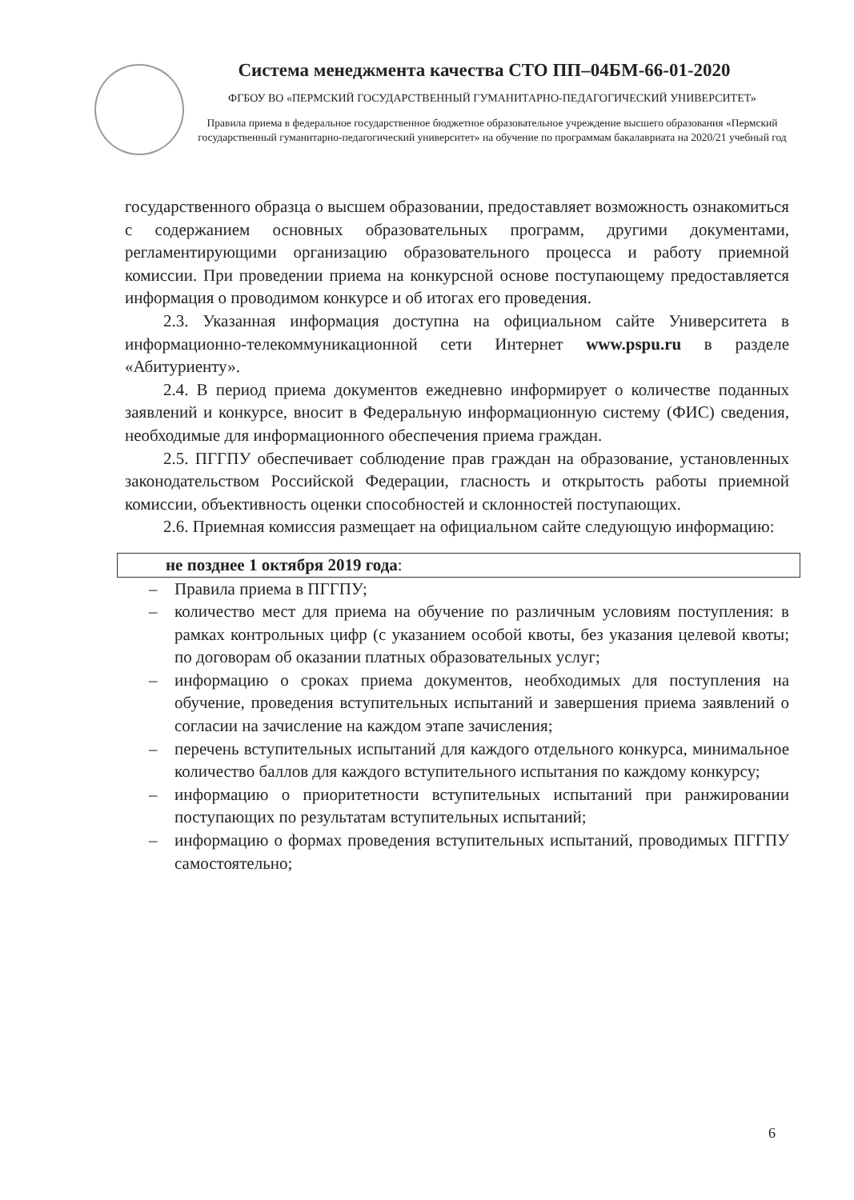Система менеджмента качества СТО ПП–04БМ-66-01-2020
ФГБОУ ВО «ПЕРМСКИЙ ГОСУДАРСТВЕННЫЙ ГУМАНИТАРНО-ПЕДАГОГИЧЕСКИЙ УНИВЕРСИТЕТ»
Правила приема в федеральное государственное бюджетное образовательное учреждение высшего образования «Пермский государственный гуманитарно-педагогический университет» на обучение по программам бакалавриата на 2020/21 учебный год
государственного образца о высшем образовании, предоставляет возможность ознакомиться с содержанием основных образовательных программ, другими документами, регламентирующими организацию образовательного процесса и работу приемной комиссии. При проведении приема на конкурсной основе поступающему предоставляется информация о проводимом конкурсе и об итогах его проведения.
2.3. Указанная информация доступна на официальном сайте Университета в информационно-телекоммуникационной сети Интернет www.pspu.ru в разделе «Абитуриенту».
2.4. В период приема документов ежедневно информирует о количестве поданных заявлений и конкурсе, вносит в Федеральную информационную систему (ФИС) сведения, необходимые для информационного обеспечения приема граждан.
2.5. ПГГПУ обеспечивает соблюдение прав граждан на образование, установленных законодательством Российской Федерации, гласность и открытость работы приемной комиссии, объективность оценки способностей и склонностей поступающих.
2.6. Приемная комиссия размещает на официальном сайте следующую информацию:
не позднее 1 октября 2019 года:
– Правила приема в ПГГПУ;
– количество мест для приема на обучение по различным условиям поступления: в рамках контрольных цифр (с указанием особой квоты, без указания целевой квоты; по договорам об оказании платных образовательных услуг;
– информацию о сроках приема документов, необходимых для поступления на обучение, проведения вступительных испытаний и завершения приема заявлений о согласии на зачисление на каждом этапе зачисления;
– перечень вступительных испытаний для каждого отдельного конкурса, минимальное количество баллов для каждого вступительного испытания по каждому конкурсу;
– информацию о приоритетности вступительных испытаний при ранжировании поступающих по результатам вступительных испытаний;
– информацию о формах проведения вступительных испытаний, проводимых ПГГПУ самостоятельно;
6